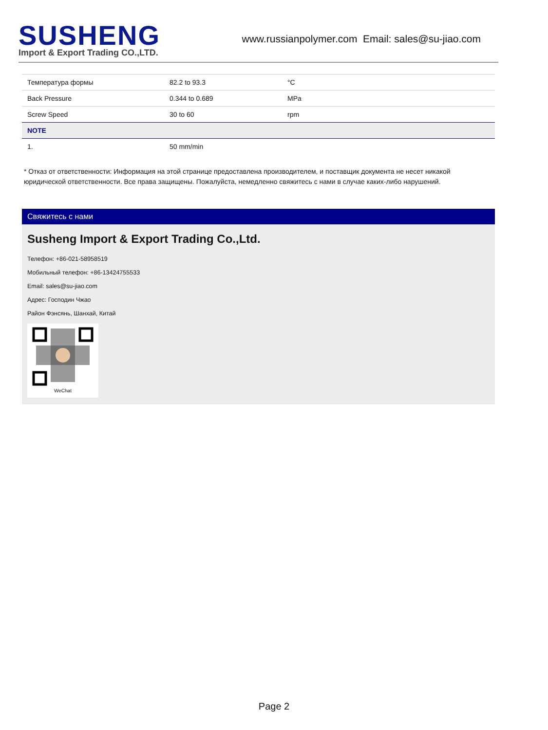SUSHENG
Import & Export Trading CO.,LTD.
www.russianpolymer.com Email: sales@su-jiao.com
| Температура формы | 82.2 to 93.3 | °C |
| Back Pressure | 0.344 to 0.689 | MPa |
| Screw Speed | 30 to 60 | rpm |
| NOTE | | |
| 1. | 50 mm/min | |
* Отказ от ответственности: Информация на этой странице предоставлена производителем, и поставщик документа не несет никакой юридической ответственности. Все права защищены. Пожалуйста, немедленно свяжитесь с нами в случае каких-либо нарушений.
Свяжитесь с нами
Susheng Import & Export Trading Co.,Ltd.
Телефон: +86-021-58958519
Мобильный телефон: +86-13424755533
Email: sales@su-jiao.com
Адрес: Господин Чжао
Район Фэнсянь, Шанхай, Китай
WeChat
Page 2